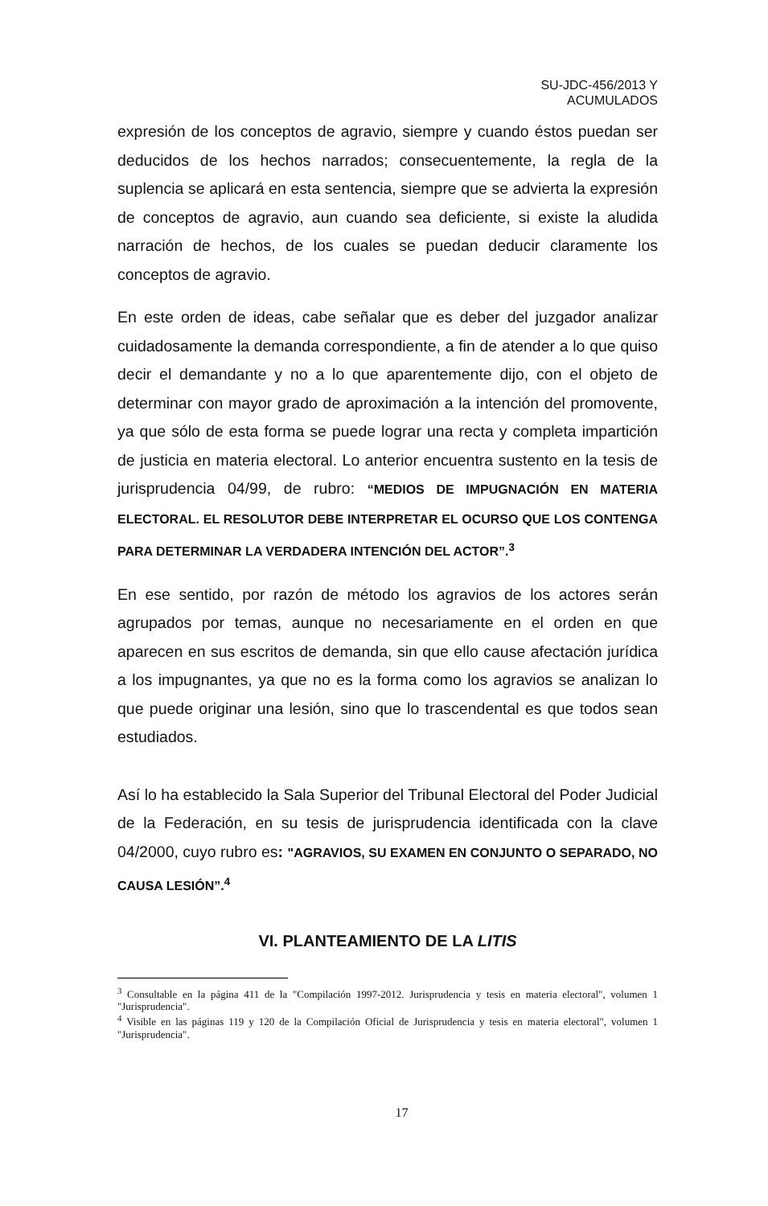SU-JDC-456/2013 Y
ACUMULADOS
expresión de los conceptos de agravio, siempre y cuando éstos puedan ser deducidos de los hechos narrados; consecuentemente, la regla de la suplencia se aplicará en esta sentencia, siempre que se advierta la expresión de conceptos de agravio, aun cuando sea deficiente, si existe la aludida narración de hechos, de los cuales se puedan deducir claramente los conceptos de agravio.
En este orden de ideas, cabe señalar que es deber del juzgador analizar cuidadosamente la demanda correspondiente, a fin de atender a lo que quiso decir el demandante y no a lo que aparentemente dijo, con el objeto de determinar con mayor grado de aproximación a la intención del promovente, ya que sólo de esta forma se puede lograr una recta y completa impartición de justicia en materia electoral. Lo anterior encuentra sustento en la tesis de jurisprudencia 04/99, de rubro: “MEDIOS DE IMPUGNACIÓN EN MATERIA ELECTORAL. EL RESOLUTOR DEBE INTERPRETAR EL OCURSO QUE LOS CONTENGA PARA DETERMINAR LA VERDADERA INTENCIÓN DEL ACTOR”.<sup>3</sup>
En ese sentido, por razón de método los agravios de los actores serán agrupados por temas, aunque no necesariamente en el orden en que aparecen en sus escritos de demanda, sin que ello cause afectación jurídica a los impugnantes, ya que no es la forma como los agravios se analizan lo que puede originar una lesión, sino que lo trascendental es que todos sean estudiados.
Así lo ha establecido la Sala Superior del Tribunal Electoral del Poder Judicial de la Federación, en su tesis de jurisprudencia identificada con la clave 04/2000, cuyo rubro es: "AGRAVIOS, SU EXAMEN EN CONJUNTO O SEPARADO, NO CAUSA LESIÓN”.<sup>4</sup>
VI. PLANTEAMIENTO DE LA LITIS
<sup>3</sup> Consultable en la página 411 de la "Compilación 1997-2012. Jurisprudencia y tesis en materia electoral", volumen 1 "Jurisprudencia".
<sup>4</sup> Visible en las páginas 119 y 120 de la Compilación Oficial de Jurisprudencia y tesis en materia electoral", volumen 1 "Jurisprudencia".
17